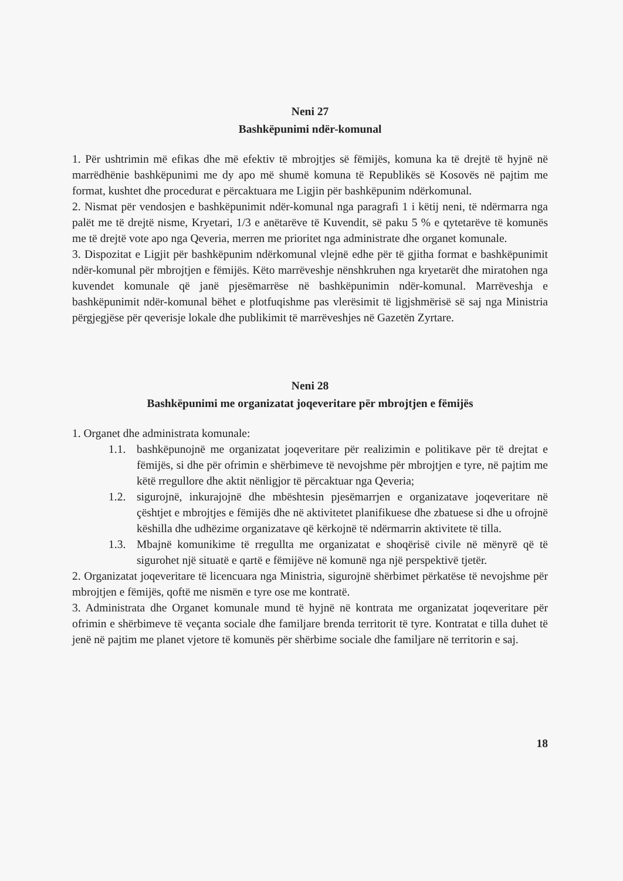Neni 27
Bashkëpunimi ndër-komunal
1. Për ushtrimin më efikas dhe më efektiv të mbrojtjes së fëmijës, komuna ka të drejtë të hyjnë në marrëdhënie bashkëpunimi me dy apo më shumë komuna të Republikës së Kosovës në pajtim me format, kushtet dhe procedurat e përcaktuara me Ligjin për bashkëpunim ndërkomunal.
2. Nismat për vendosjen e bashkëpunimit ndër-komunal nga paragrafi 1 i këtij neni, të ndërmarra nga palët me të drejtë nisme, Kryetari, 1/3 e anëtarëve të Kuvendit, së paku 5 % e qytetarëve të komunës me të drejtë vote apo nga Qeveria, merren me prioritet nga administrate dhe organet komunale.
3. Dispozitat e Ligjit për bashkëpunim ndërkomunal vlejnë edhe për të gjitha format e bashkëpunimit ndër-komunal për mbrojtjen e fëmijës. Këto marrëveshje nënshkruhen nga kryetarët dhe miratohen nga kuvendet komunale që janë pjesëmarrëse në bashkëpunimin ndër-komunal. Marrëveshja e bashkëpunimit ndër-komunal bëhet e plotfuqishme pas vlerësimit të ligjshmërisë së saj nga Ministria përgjegjëse për qeverisje lokale dhe publikimit të marrëveshjes në Gazetën Zyrtare.
Neni 28
Bashkëpunimi me organizatat joqeveritare për mbrojtjen e fëmijës
1. Organet dhe administrata komunale:
1.1. bashkëpunojnë me organizatat joqeveritare për realizimin e politikave për të drejtat e fëmijës, si dhe për ofrimin e shërbimeve të nevojshme për mbrojtjen e tyre, në pajtim me këtë rregullore dhe aktit nënligjor të përcaktuar nga Qeveria;
1.2. sigurojnë, inkurajojnë dhe mbështesin pjesëmarrjen e organizatave joqeveritare në çështjet e mbrojtjes e fëmijës dhe në aktivitetet planifikuese dhe zbatuese si dhe u ofrojnë këshilla dhe udhëzime organizatave që kërkojnë të ndërmarrin aktivitete të tilla.
1.3. Mbajnë komunikime të rregullta me organizatat e shoqërisë civile në mënyrë që të sigurohet një situatë e qartë e fëmijëve në komunë nga një perspektivë tjetër.
2. Organizatat joqeveritare të licencuara nga Ministria, sigurojnë shërbimet përkatëse të nevojshme për mbrojtjen e fëmijës, qoftë me nismën e tyre ose me kontratë.
3. Administrata dhe Organet komunale mund të hyjnë në kontrata me organizatat joqeveritare për ofrimin e shërbimeve të veçanta sociale dhe familjare brenda territorit të tyre. Kontratat e tilla duhet të jenë në pajtim me planet vjetore të komunës për shërbime sociale dhe familjare në territorin e saj.
18